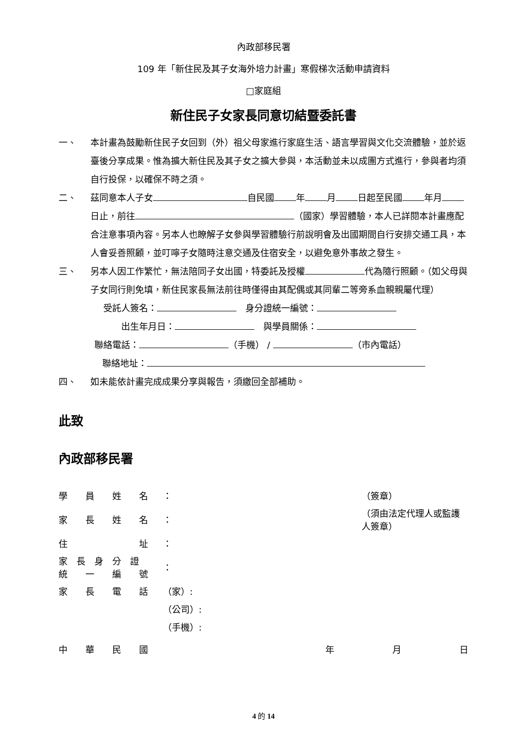內政部移民署
109 年「新住民及其子女海外培力計畫」寒假梯次活動申請資料
□家庭組
新住民子女家長同意切結暨委託書
一、 本計畫為鼓勵新住民子女回到（外）祖父母家進行家庭生活、語言學習與文化交流體驗，並於返臺後分享成果。惟為擴大新住民及其子女之擴大參與，本活動並未以成團方式進行，參與者均須自行投保，以確保不時之須。
二、 茲同意本人子女 自民國 年 月 日起至民國 年月 日止，前往 （國家）學習體驗，本人已詳閱本計畫應配合注意事項內容。另本人也瞭解子女參與學習體驗行前說明會及出國期間自行安排交通工具，本人會妥善照顧，並叮嚀子女隨時注意交通及住宿安全，以避免意外事故之發生。
三、 另本人因工作繁忙，無法陪同子女出國，特委託及授權 代為隨行照顧。（如父母與子女同行則免填，新住民家長無法前往時僅得由其配偶或其同輩二等旁系血親親屬代理）
受託人簽名：　身分證統一編號：
出生年月日：　與學員關係：
聯絡電話： （手機） / （市內電話）
聯絡地址：
四、 如未能依計畫完成成果分享與報告，須繳回全部補助。
此致
內政部移民署
| 學 員 姓 名 | ： | （簽章） |
| 家 長 姓 名 | ： | （須由法定代理人或監護人簽章） |
| 住 址 | ： | |
| 家 長 身 分 證 統 一 編 號 | ： | |
| 家 長 電 話 | （家）: | |
| | （公司）: | |
| | （手機）: | |
中　　華　　民　　國 年 月 日
4 的 14